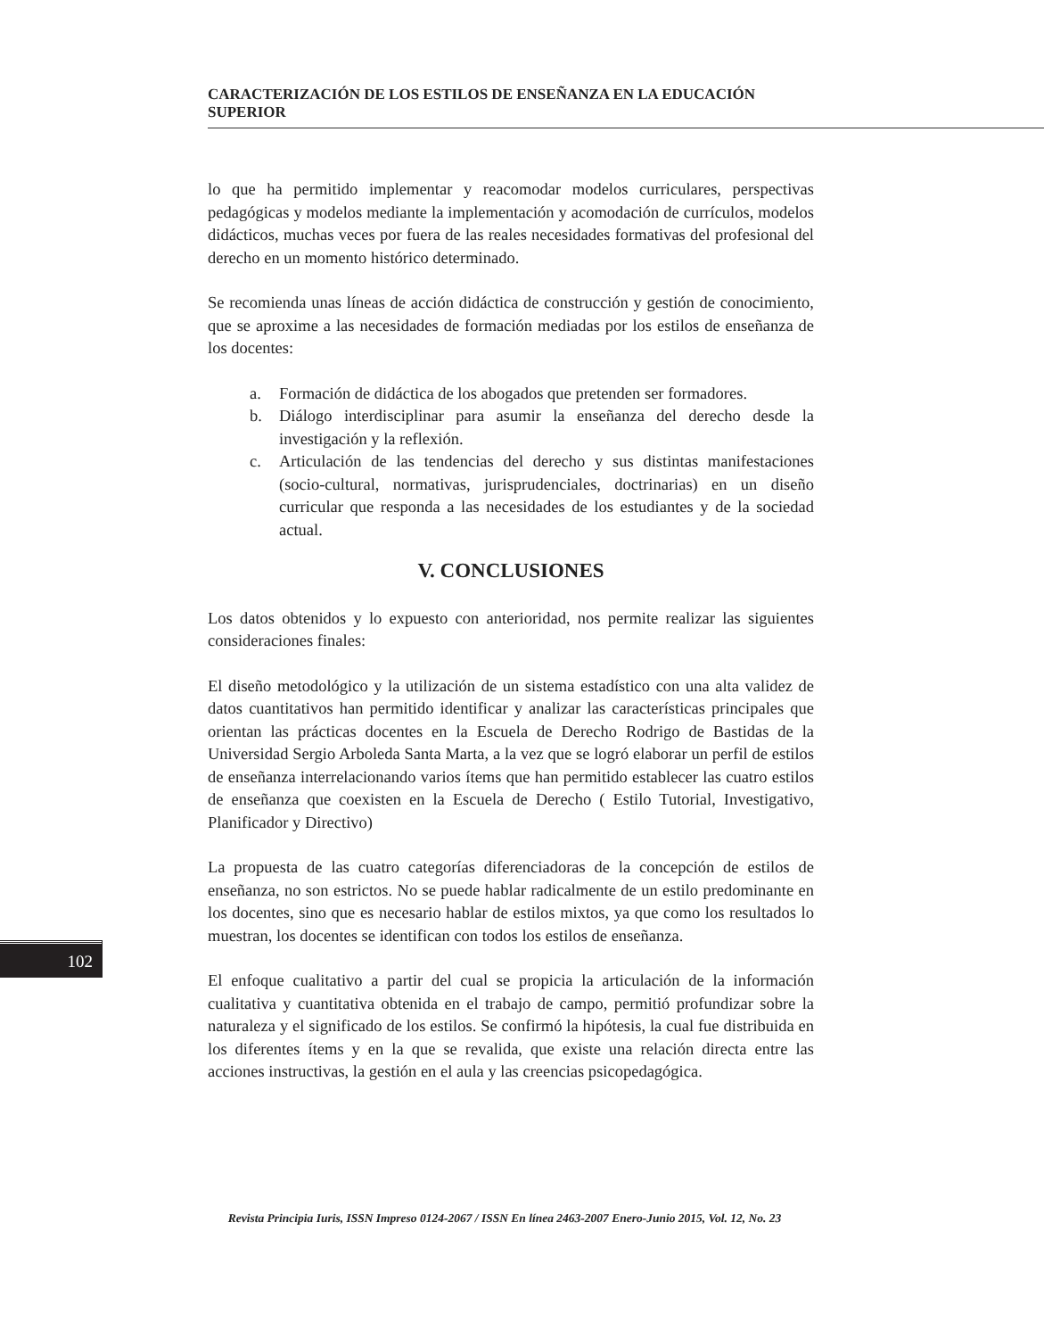CARACTERIZACIÓN DE LOS ESTILOS DE ENSEÑANZA EN LA EDUCACIÓN SUPERIOR
lo que ha permitido implementar y reacomodar modelos curriculares, perspectivas pedagógicas y modelos mediante la implementación y acomodación de currículos, modelos didácticos, muchas veces por fuera de las reales necesidades formativas del profesional del derecho en un momento histórico determinado.
Se recomienda unas líneas de acción didáctica de construcción y gestión de conocimiento, que se aproxime a las necesidades de formación mediadas por los estilos de enseñanza de los docentes:
a. Formación de didáctica de los abogados que pretenden ser formadores.
b. Diálogo interdisciplinar para asumir la enseñanza del derecho desde la investigación y la reflexión.
c. Articulación de las tendencias del derecho y sus distintas manifestaciones (socio-cultural, normativas, jurisprudenciales, doctrinarias) en un diseño curricular que responda a las necesidades de los estudiantes y de la sociedad actual.
V. CONCLUSIONES
Los datos obtenidos y lo expuesto con anterioridad, nos permite realizar las siguientes consideraciones finales:
El diseño metodológico y la utilización de un sistema estadístico con una alta validez de datos cuantitativos han permitido identificar y analizar las características principales que orientan las prácticas docentes en la Escuela de Derecho Rodrigo de Bastidas de la Universidad Sergio Arboleda Santa Marta, a la vez que se logró elaborar un perfil de estilos de enseñanza interrelacionando varios ítems que han permitido establecer las cuatro estilos de enseñanza que coexisten en la Escuela de Derecho ( Estilo Tutorial, Investigativo, Planificador y Directivo)
La propuesta de las cuatro categorías diferenciadoras de la concepción de estilos de enseñanza, no son estrictos. No se puede hablar radicalmente de un estilo predominante en los docentes, sino que es necesario hablar de estilos mixtos, ya que como los resultados lo muestran, los docentes se identifican con todos los estilos de enseñanza.
El enfoque cualitativo a partir del cual se propicia la articulación de la información cualitativa y cuantitativa obtenida en el trabajo de campo, permitió profundizar sobre la naturaleza y el significado de los estilos. Se confirmó la hipótesis, la cual fue distribuida en los diferentes ítems y en la que se revalida, que existe una relación directa entre las acciones instructivas, la gestión en el aula y las creencias psicopedagógica.
102
Revista Principia Iuris, ISSN Impreso 0124-2067 / ISSN En línea 2463-2007 Enero-Junio 2015, Vol. 12, No. 23